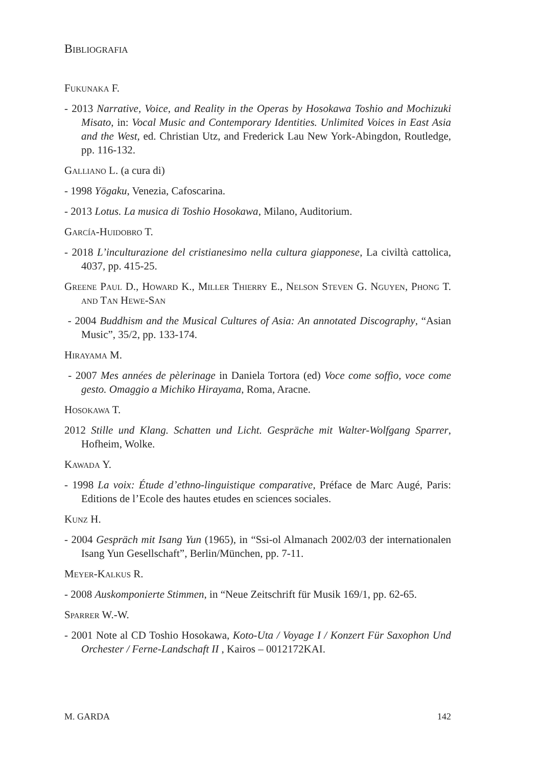Bibliografia
Fukunaka F.
- 2013 Narrative, Voice, and Reality in the Operas by Hosokawa Toshio and Mochizuki Misato, in: Vocal Music and Contemporary Identities. Unlimited Voices in East Asia and the West, ed. Christian Utz, and Frederick Lau New York-Abingdon, Routledge, pp. 116-132.
Galliano L. (a cura di)
- 1998 Yōgaku, Venezia, Cafoscarina.
- 2013 Lotus. La musica di Toshio Hosokawa, Milano, Auditorium.
García-Huidobro T.
- 2018 L’inculturazione del cristianesimo nella cultura giapponese, La civiltà cattolica, 4037, pp. 415-25.
Greene Paul D., Howard K., Miller Thierry E., Nelson Steven G. Nguyen, Phong T. and Tan Hewe-San
- 2004 Buddhism and the Musical Cultures of Asia: An annotated Discography, “Asian Music”, 35/2, pp. 133-174.
Hirayama M.
- 2007 Mes années de pèlerinage in Daniela Tortora (ed) Voce come soffio, voce come gesto. Omaggio a Michiko Hirayama, Roma, Aracne.
Hosokawa T.
2012 Stille und Klang. Schatten und Licht. Gespräche mit Walter-Wolfgang Sparrer, Hofheim, Wolke.
Kawada Y.
- 1998 La voix: Étude d’ethno-linguistique comparative, Préface de Marc Augé, Paris: Editions de l’Ecole des hautes etudes en sciences sociales.
Kunz H.
- 2004 Gespräch mit Isang Yun (1965), in “Ssi-ol Almanach 2002/03 der internationalen Isang Yun Gesellschaft”, Berlin/München, pp. 7-11.
Meyer-Kalkus R.
- 2008 Auskomponierte Stimmen, in “Neue Zeitschrift für Musik 169/1, pp. 62-65.
Sparrer W.-W.
- 2001 Note al CD Toshio Hosokawa, Koto-Uta / Voyage I / Konzert Für Saxophon Und Orchester / Ferne-Landschaft II , Kairos – 0012172KAI.
M. GARDA 142